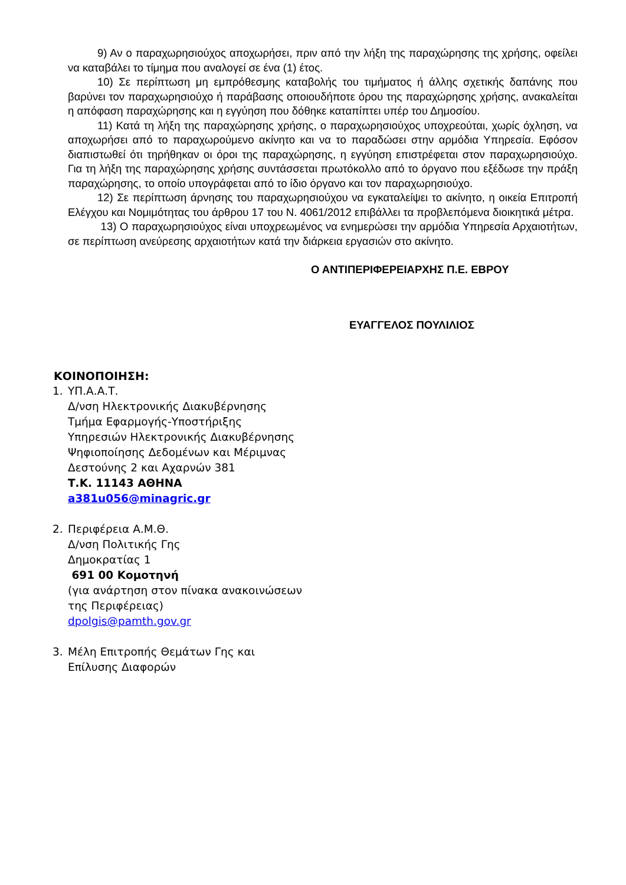9) Αν ο παραχωρησιούχος αποχωρήσει, πριν από την λήξη της παραχώρησης της χρήσης, οφείλει να καταβάλει το τίμημα που αναλογεί σε ένα (1) έτος.
10) Σε περίπτωση μη εμπρόθεσμης καταβολής του τιμήματος ή άλλης σχετικής δαπάνης που βαρύνει τον παραχωρησιούχο ή παράβασης οποιουδήποτε όρου της παραχώρησης χρήσης, ανακαλείται η απόφαση παραχώρησης και η εγγύηση που δόθηκε καταπίπτει υπέρ του Δημοσίου.
11) Κατά τη λήξη της παραχώρησης χρήσης, ο παραχωρησιούχος υποχρεούται, χωρίς όχληση, να αποχωρήσει από το παραχωρούμενο ακίνητο και να το παραδώσει στην αρμόδια Υπηρεσία. Εφόσον διαπιστωθεί ότι τηρήθηκαν οι όροι της παραχώρησης, η εγγύηση επιστρέφεται στον παραχωρησιούχο. Για τη λήξη της παραχώρησης χρήσης συντάσσεται πρωτόκολλο από το όργανο που εξέδωσε την πράξη παραχώρησης, το οποίο υπογράφεται από το ίδιο όργανο και τον παραχωρησιούχο.
12) Σε περίπτωση άρνησης του παραχωρησιούχου να εγκαταλείψει το ακίνητο, η οικεία Επιτροπή Ελέγχου και Νομιμότητας του άρθρου 17 του Ν. 4061/2012 επιβάλλει τα προβλεπόμενα διοικητικά μέτρα.
13) Ο παραχωρησιούχος είναι υποχρεωμένος να ενημερώσει την αρμόδια Υπηρεσία Αρχαιοτήτων, σε περίπτωση ανεύρεσης αρχαιοτήτων κατά την διάρκεια εργασιών στο ακίνητο.
Ο ΑΝΤΙΠΕΡΙΦΕΡΕΙΑΡΧΗΣ Π.Ε. ΕΒΡΟΥ
ΕΥΑΓΓΕΛΟΣ ΠΟΥΛΙΛΙΟΣ
ΚΟΙΝΟΠΟΙΗΣΗ:
1. ΥΠ.Α.Α.Τ.
Δ/νση Ηλεκτρονικής Διακυβέρνησης
Τμήμα Εφαρμογής-Υποστήριξης
Υπηρεσιών Ηλεκτρονικής Διακυβέρνησης
Ψηφιοποίησης Δεδομένων και Μέριμνας
Δεστούνης 2 και Αχαρνών 381
Τ.Κ. 11143 ΑΘΗΝΑ
a381u056@minagric.gr
2. Περιφέρεια Α.Μ.Θ.
Δ/νση Πολιτικής Γης
Δημοκρατίας 1
691 00 Κομοτηνή
(για ανάρτηση στον πίνακα ανακοινώσεων
της Περιφέρειας)
dpolgis@pamth.gov.gr
3. Μέλη Επιτροπής Θεμάτων Γης και
Επίλυσης Διαφορών